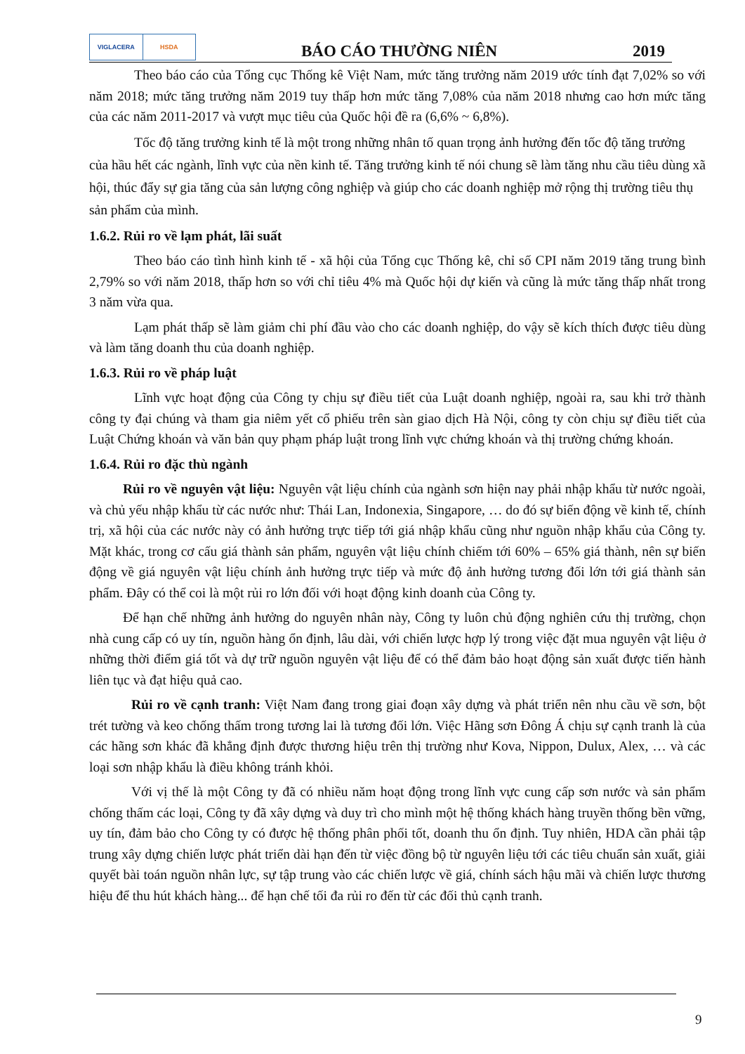VIGLACERA HSDA
BÁO CÁO THƯỜNG NIÊN
2019
Theo báo cáo của Tổng cục Thống kê Việt Nam, mức tăng trưởng năm 2019 ước tính đạt 7,02% so với năm 2018; mức tăng trưởng năm 2019 tuy thấp hơn mức tăng 7,08% của năm 2018 nhưng cao hơn mức tăng của các năm 2011-2017 và vượt mục tiêu của Quốc hội đề ra (6,6% ~ 6,8%).
Tốc độ tăng trưởng kinh tế là một trong những nhân tố quan trọng ảnh hưởng đến tốc độ tăng trưởng của hầu hết các ngành, lĩnh vực của nền kinh tế. Tăng trưởng kinh tế nói chung sẽ làm tăng nhu cầu tiêu dùng xã hội, thúc đẩy sự gia tăng của sản lượng công nghiệp và giúp cho các doanh nghiệp mở rộng thị trường tiêu thụ sản phẩm của mình.
1.6.2. Rủi ro về lạm phát, lãi suất
Theo báo cáo tình hình kinh tế - xã hội của Tổng cục Thống kê, chỉ số CPI năm 2019 tăng trung bình 2,79% so với năm 2018, thấp hơn so với chỉ tiêu 4% mà Quốc hội dự kiến và cũng là mức tăng thấp nhất trong 3 năm vừa qua.
Lạm phát thấp sẽ làm giảm chi phí đầu vào cho các doanh nghiệp, do vậy sẽ kích thích được tiêu dùng và làm tăng doanh thu của doanh nghiệp.
1.6.3. Rủi ro về pháp luật
Lĩnh vực hoạt động của Công ty chịu sự điều tiết của Luật doanh nghiệp, ngoài ra, sau khi trở thành công ty đại chúng và tham gia niêm yết cổ phiếu trên sàn giao dịch Hà Nội, công ty còn chịu sự điều tiết của Luật Chứng khoán và văn bản quy phạm pháp luật trong lĩnh vực chứng khoán và thị trường chứng khoán.
1.6.4. Rủi ro đặc thù ngành
Rủi ro về nguyên vật liệu: Nguyên vật liệu chính của ngành sơn hiện nay phải nhập khẩu từ nước ngoài, và chủ yếu nhập khẩu từ các nước như: Thái Lan, Indonexia, Singapore, … do đó sự biến động về kinh tế, chính trị, xã hội của các nước này có ảnh hưởng trực tiếp tới giá nhập khẩu cũng như nguồn nhập khẩu của Công ty. Mặt khác, trong cơ cấu giá thành sản phẩm, nguyên vật liệu chính chiếm tới 60% – 65% giá thành, nên sự biến động về giá nguyên vật liệu chính ảnh hưởng trực tiếp và mức độ ảnh hưởng tương đối lớn tới giá thành sản phẩm. Đây có thể coi là một rủi ro lớn đối với hoạt động kinh doanh của Công ty.
Để hạn chế những ảnh hưởng do nguyên nhân này, Công ty luôn chủ động nghiên cứu thị trường, chọn nhà cung cấp có uy tín, nguồn hàng ổn định, lâu dài, với chiến lược hợp lý trong việc đặt mua nguyên vật liệu ở những thời điểm giá tốt và dự trữ nguồn nguyên vật liệu để có thể đảm bảo hoạt động sản xuất được tiến hành liên tục và đạt hiệu quả cao.
Rủi ro về cạnh tranh: Việt Nam đang trong giai đoạn xây dựng và phát triển nên nhu cầu về sơn, bột trét tường và keo chống thấm trong tương lai là tương đối lớn. Việc Hãng sơn Đông Á chịu sự cạnh tranh là của các hãng sơn khác đã khẳng định được thương hiệu trên thị trường như Kova, Nippon, Dulux, Alex, … và các loại sơn nhập khẩu là điều không tránh khỏi.
Với vị thế là một Công ty đã có nhiều năm hoạt động trong lĩnh vực cung cấp sơn nước và sản phẩm chống thấm các loại, Công ty đã xây dựng và duy trì cho mình một hệ thống khách hàng truyền thống bền vững, uy tín, đảm bảo cho Công ty có được hệ thống phân phối tốt, doanh thu ổn định. Tuy nhiên, HDA cần phải tập trung xây dựng chiến lược phát triển dài hạn đến từ việc đồng bộ từ nguyên liệu tới các tiêu chuẩn sản xuất, giải quyết bài toán nguồn nhân lực, sự tập trung vào các chiến lược về giá, chính sách hậu mãi và chiến lược thương hiệu để thu hút khách hàng... để hạn chế tối đa rủi ro đến từ các đối thủ cạnh tranh.
9